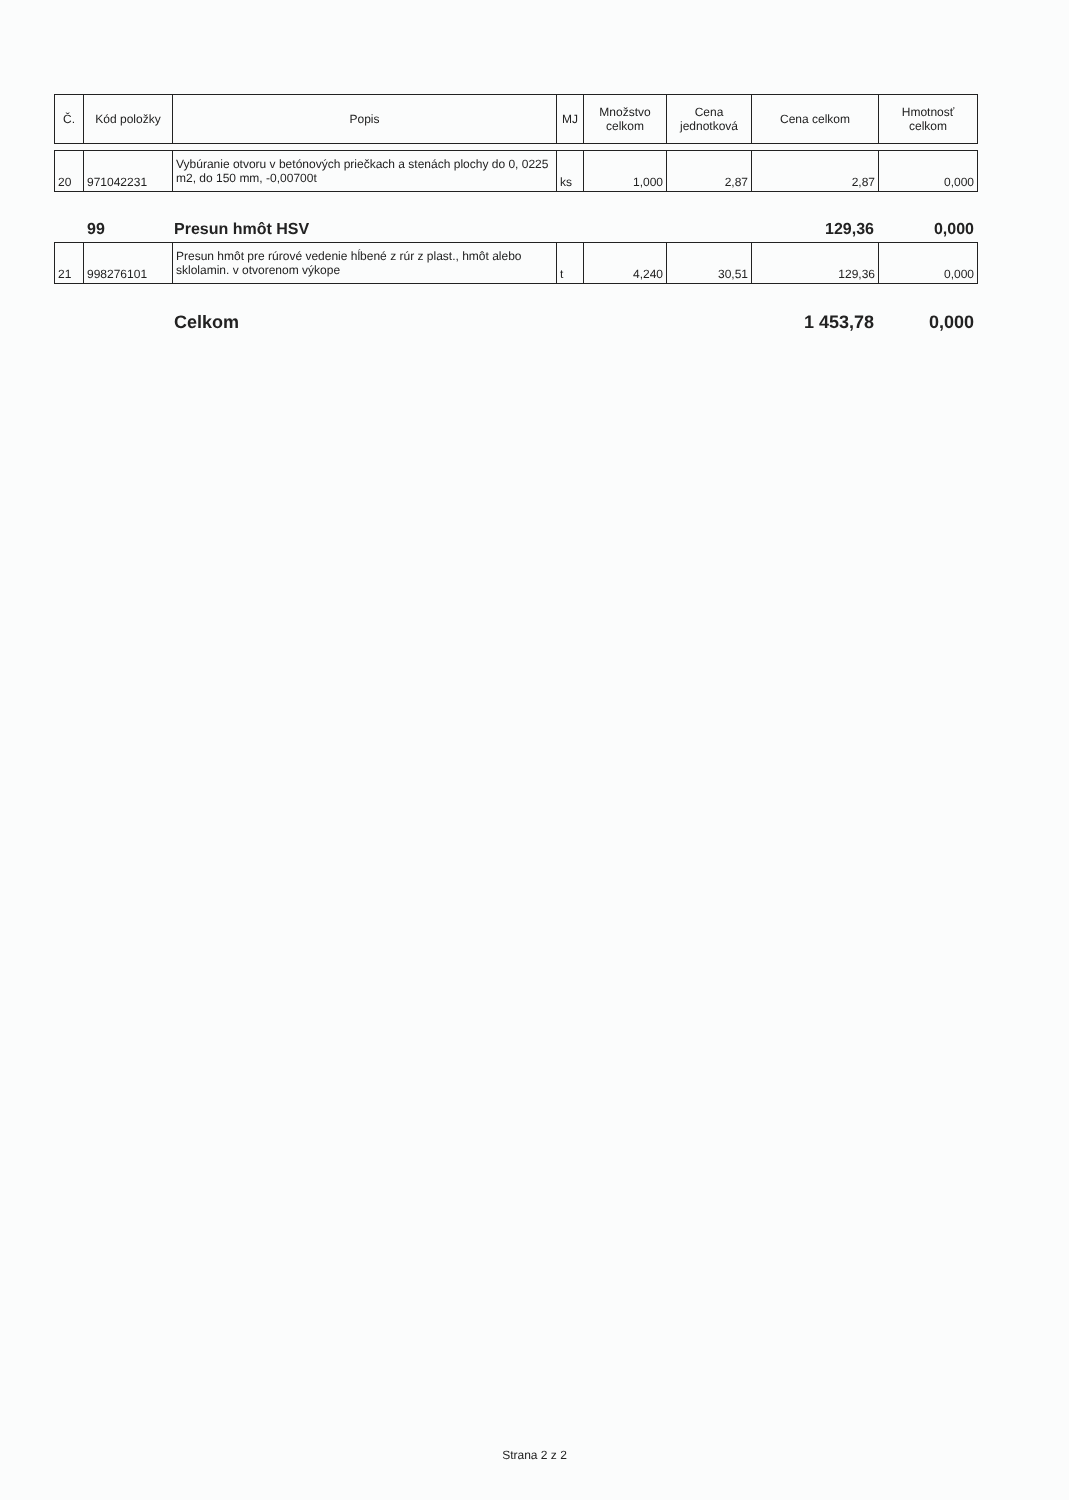| Č. | Kód položky | Popis | MJ | Množstvo celkom | Cena jednotková | Cena celkom | Hmotnosť celkom |
| --- | --- | --- | --- | --- | --- | --- | --- |
| 20 | 971042231 | Vybúranie otvoru v betónových priečkach a stenách plochy do 0, 0225 m2, do 150 mm, -0,00700t | ks | 1,000 | 2,87 | 2,87 | 0,000 |
99 Presun hmôt HSV 129,36 0,000
| 21 | 998276101 | Presun hmôt pre rúrové vedenie hĺbené z rúr z plast., hmôt alebo sklolamin. v otvorenom výkope | t | 4,240 | 30,51 | 129,36 | 0,000 |
Celkom 1 453,78 0,000
Strana 2 z 2